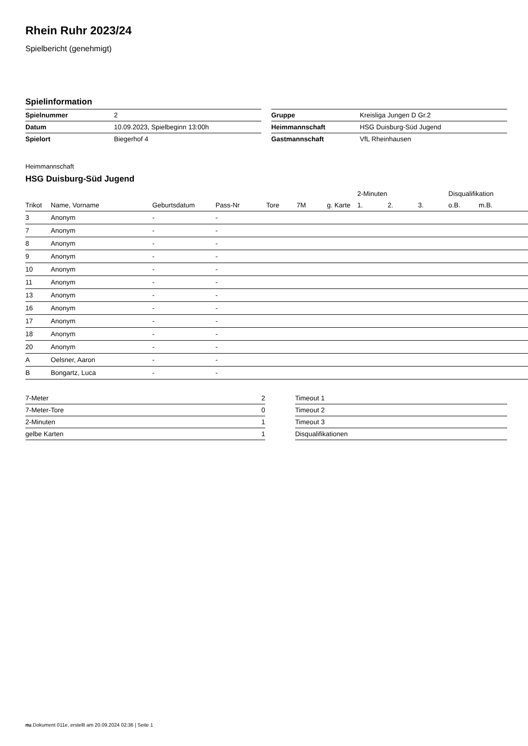Rhein Ruhr 2023/24
Spielbericht (genehmigt)
Spielinformation
| Spielnummer | 2 |
| Datum | 10.09.2023, Spielbeginn 13:00h |
| Spielort | Biegerhof 4 |
| Gruppe | Kreisliga Jungen D Gr.2 |
| Heimmannschaft | HSG Duisburg-Süd Jugend |
| Gastmannschaft | VfL Rheinhausen |
Heimmannschaft
HSG Duisburg-Süd Jugend
| | | | | | | | 2-Minuten | | | Disqualifikation | |
| --- | --- | --- | --- | --- | --- | --- | --- | --- | --- | --- | --- |
| Trikot | Name, Vorname | Geburtsdatum | Pass-Nr | Tore | 7M | g. Karte | 1. | 2. | 3. | o.B. | m.B. |
| 3 | Anonym | - | - | | | | | | | | |
| 7 | Anonym | - | - | | | | | | | | |
| 8 | Anonym | - | - | | | | | | | | |
| 9 | Anonym | - | - | | | | | | | | |
| 10 | Anonym | - | - | | | | | | | | |
| 11 | Anonym | - | - | | | | | | | | |
| 13 | Anonym | - | - | | | | | | | | |
| 16 | Anonym | - | - | | | | | | | | |
| 17 | Anonym | - | - | | | | | | | | |
| 18 | Anonym | - | - | | | | | | | | |
| 20 | Anonym | - | - | | | | | | | | |
| A | Oelsner, Aaron | - | - | | | | | | | | |
| B | Bongartz, Luca | - | - | | | | | | | | |
| 7-Meter | 2 |
| 7-Meter-Tore | 0 |
| 2-Minuten | 1 |
| gelbe Karten | 1 |
| Timeout 1 |
| Timeout 2 |
| Timeout 3 |
| Disqualifikationen |
nu.Dokument 011e, erstellt am 20.09.2024 02:36 | Seite 1